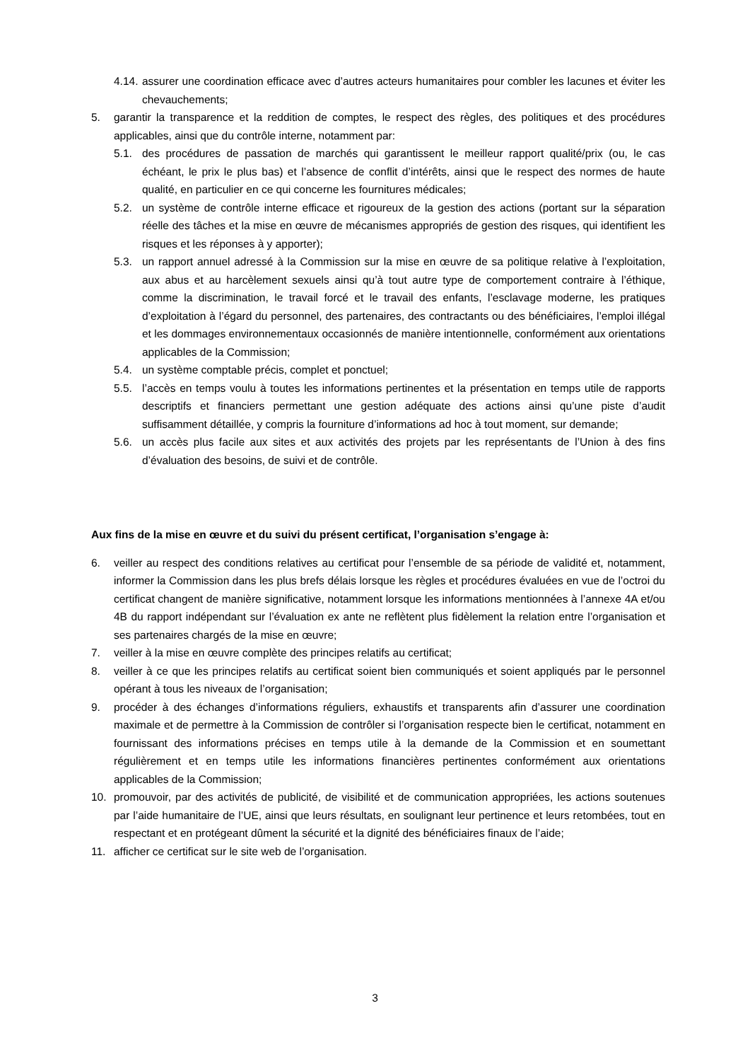4.14. assurer une coordination efficace avec d’autres acteurs humanitaires pour combler les lacunes et éviter les chevauchements;
5. garantir la transparence et la reddition de comptes, le respect des règles, des politiques et des procédures applicables, ainsi que du contrôle interne, notamment par:
5.1. des procédures de passation de marchés qui garantissent le meilleur rapport qualité/prix (ou, le cas échéant, le prix le plus bas) et l’absence de conflit d’intérêts, ainsi que le respect des normes de haute qualité, en particulier en ce qui concerne les fournitures médicales;
5.2. un système de contrôle interne efficace et rigoureux de la gestion des actions (portant sur la séparation réelle des tâches et la mise en œuvre de mécanismes appropriés de gestion des risques, qui identifient les risques et les réponses à y apporter);
5.3. un rapport annuel adressé à la Commission sur la mise en œuvre de sa politique relative à l’exploitation, aux abus et au harcèlement sexuels ainsi qu’à tout autre type de comportement contraire à l’éthique, comme la discrimination, le travail forcé et le travail des enfants, l’esclavage moderne, les pratiques d’exploitation à l’égard du personnel, des partenaires, des contractants ou des bénéficiaires, l’emploi illégal et les dommages environnementaux occasionnés de manière intentionnelle, conformément aux orientations applicables de la Commission;
5.4. un système comptable précis, complet et ponctuel;
5.5. l’accès en temps voulu à toutes les informations pertinentes et la présentation en temps utile de rapports descriptifs et financiers permettant une gestion adéquate des actions ainsi qu’une piste d’audit suffisamment détaillée, y compris la fourniture d’informations ad hoc à tout moment, sur demande;
5.6. un accès plus facile aux sites et aux activités des projets par les représentants de l’Union à des fins d’évaluation des besoins, de suivi et de contrôle.
Aux fins de la mise en œuvre et du suivi du présent certificat, l’organisation s’engage à:
6. veiller au respect des conditions relatives au certificat pour l’ensemble de sa période de validité et, notamment, informer la Commission dans les plus brefs délais lorsque les règles et procédures évaluées en vue de l’octroi du certificat changent de manière significative, notamment lorsque les informations mentionnées à l’annexe 4A et/ou 4B du rapport indépendant sur l’évaluation ex ante ne reflètent plus fidèlement la relation entre l’organisation et ses partenaires chargés de la mise en œuvre;
7. veiller à la mise en œuvre complète des principes relatifs au certificat;
8. veiller à ce que les principes relatifs au certificat soient bien communiqués et soient appliqués par le personnel opérant à tous les niveaux de l’organisation;
9. procéder à des échanges d’informations réguliers, exhaustifs et transparents afin d’assurer une coordination maximale et de permettre à la Commission de contrôler si l’organisation respecte bien le certificat, notamment en fournissant des informations précises en temps utile à la demande de la Commission et en soumettant régulièrement et en temps utile les informations financières pertinentes conformément aux orientations applicables de la Commission;
10. promouvoir, par des activités de publicité, de visibilité et de communication appropriées, les actions soutenues par l’aide humanitaire de l’UE, ainsi que leurs résultats, en soulignant leur pertinence et leurs retombées, tout en respectant et en protégeant dûment la sécurité et la dignité des bénéficiaires finaux de l’aide;
11. afficher ce certificat sur le site web de l’organisation.
3